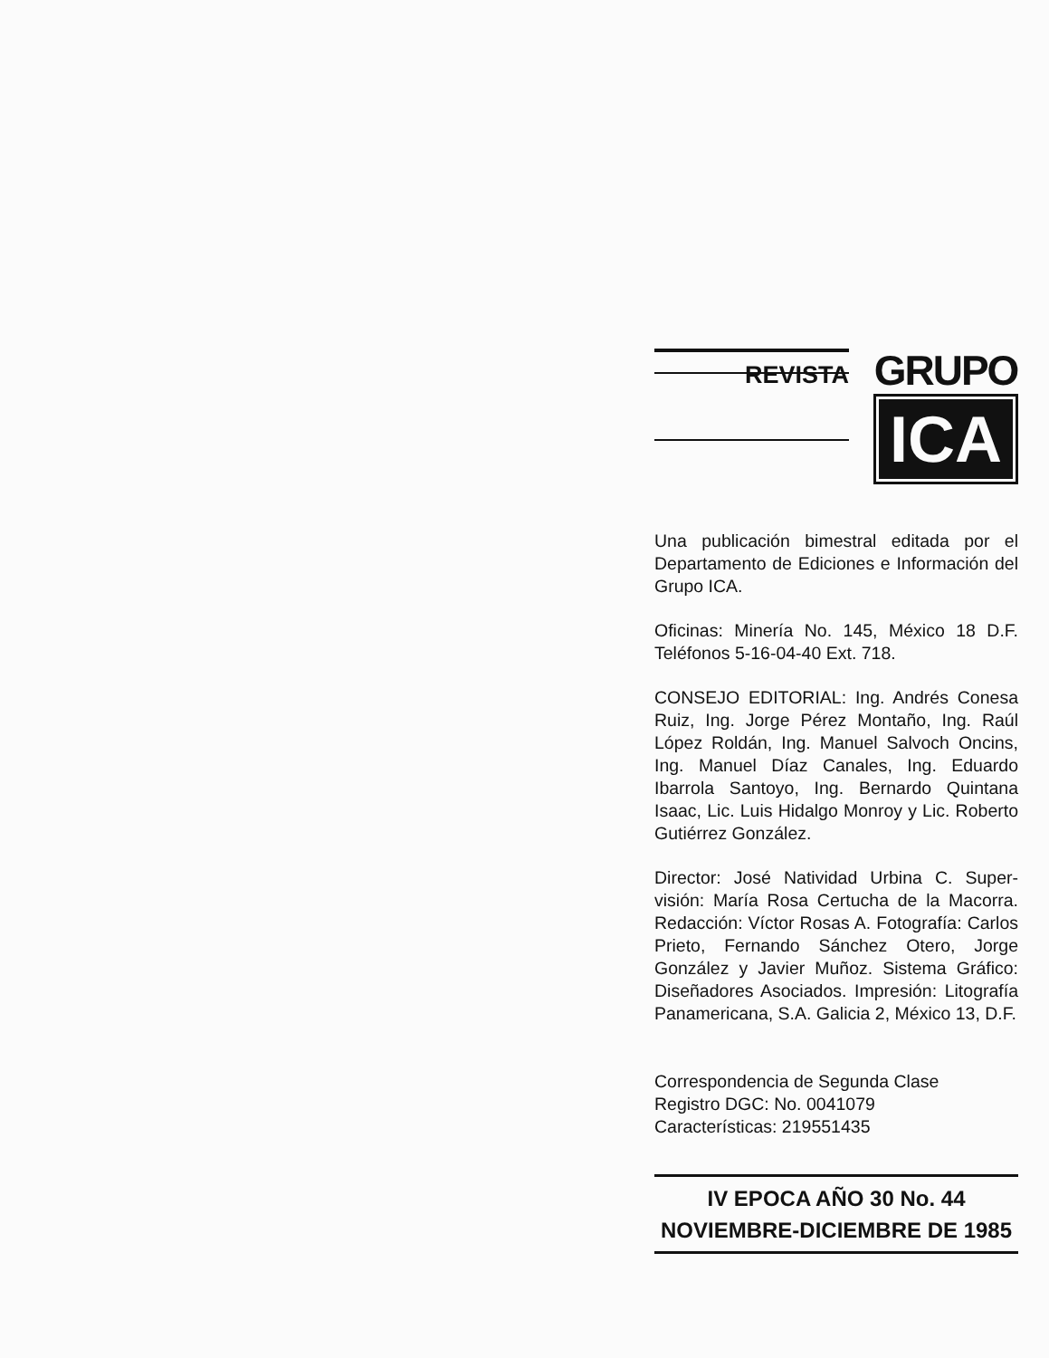REVISTA
GRUPO
ICA
Una publicación bimestral editada por el Departamento de Ediciones e Informa­ción del Grupo ICA.
Oficinas: Minería No. 145, México 18 D.F. Teléfonos 5-16-04-40 Ext. 718.
CONSEJO EDITORIAL: Ing. Andrés Conesa Ruiz, Ing. Jorge Pérez Montaño, Ing. Raúl López Roldán, Ing. Manuel Salvoch On­cins, Ing. Manuel Díaz Canales, Ing. Eduardo Ibarrola Santoyo, Ing. Bernardo Quintana Isaac, Lic. Luis Hidalgo Monroy y Lic. Roberto Gutiérrez González.
Director: José Natividad Urbina C. Super­visión: María Rosa Certucha de la Ma­corra. Redacción: Víctor Rosas A. Foto­grafía: Carlos Prieto, Fernando Sánchez Otero, Jorge González y Javier Muñoz. Sistema Gráfico: Diseñadores Asociados. Impresión: Litografía Panamericana, S.A. Galicia 2, México 13, D.F.
Correspondencia de Segunda Clase
Registro DGC: No. 0041079
Características: 219551435
IV EPOCA AÑO 30 No. 44
NOVIEMBRE-DICIEMBRE DE 1985